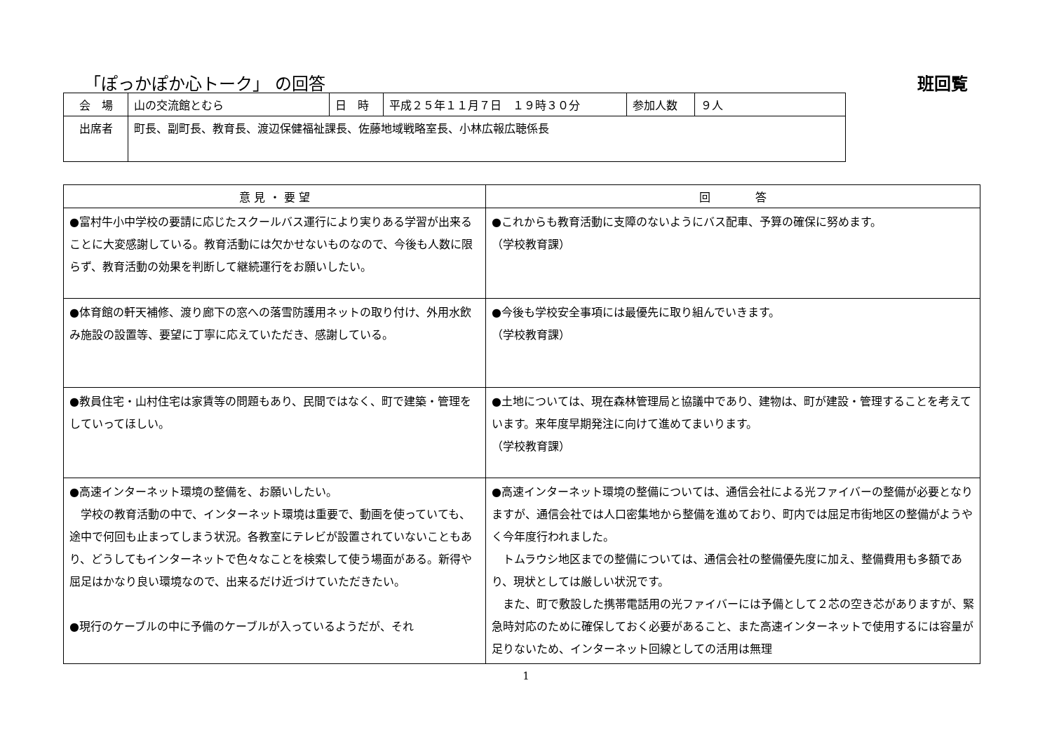「ぽっかぽか心トーク」 の回答 班回覧
| 会 場 | 山の交流館とむら | 日 時 | 平成２５年１１月７日 １９時３０分 | 参加人数 | ９人 |
| 出席者 | 町長、副町長、教育長、渡辺保健福祉課長、佐藤地域戦略室長、小林広報広聴係長 | | | | |
| 意 見 ・ 要 望 | 回 答 |
| --- | --- |
| ●富村牛小中学校の要請に応じたスクールバス運行により実りある学習が出来ることに大変感謝している。教育活動には欠かせないものなので、今後も人数に限らず、教育活動の効果を判断して継続運行をお願いしたい。 | ●これからも教育活動に支障のないようにバス配車、予算の確保に努めます。 （学校教育課） |
| ●体育館の軒天補修、渡り廊下の窓への落雪防護用ネットの取り付け、外用水飲み施設の設置等、要望に丁寧に応えていただき、感謝している。 | ●今後も学校安全事項には最優先に取り組んでいきます。 （学校教育課） |
| ●教員住宅・山村住宅は家賃等の問題もあり、民間ではなく、町で建築・管理をしていってほしい。 | ●土地については、現在森林管理局と協議中であり、建物は、町が建設・管理することを考えています。来年度早期発注に向けて進めてまいります。 （学校教育課） |
| ●高速インターネット環境の整備を、お願いしたい。 学校の教育活動の中で、インターネット環境は重要で、動画を使っていても、途中で何回も止まってしまう状況。各教室にテレビが設置されていないこともあり、どうしてもインターネットで色々なことを検索して使う場面がある。新得や屈足はかなり良い環境なので、出来るだけ近づけていただきたい。 ●現行のケーブルの中に予備のケーブルが入っているようだが、それ | ●高速インターネット環境の整備については、通信会社による光ファイバーの整備が必要となりますが、通信会社では人口密集地から整備を進めており、町内では屈足市街地区の整備がようやく今年度行われました。 トムラウシ地区までの整備については、通信会社の整備優先度に加え、整備費用も多額であり、現状としては厳しい状況です。 また、町で敷設した携帯電話用の光ファイバーには予備として２芯の空き芯がありますが、緊急時対応のために確保しておく必要があること、また高速インターネットで使用するには容量が足りないため、インターネット回線としての活用は無理 |
1